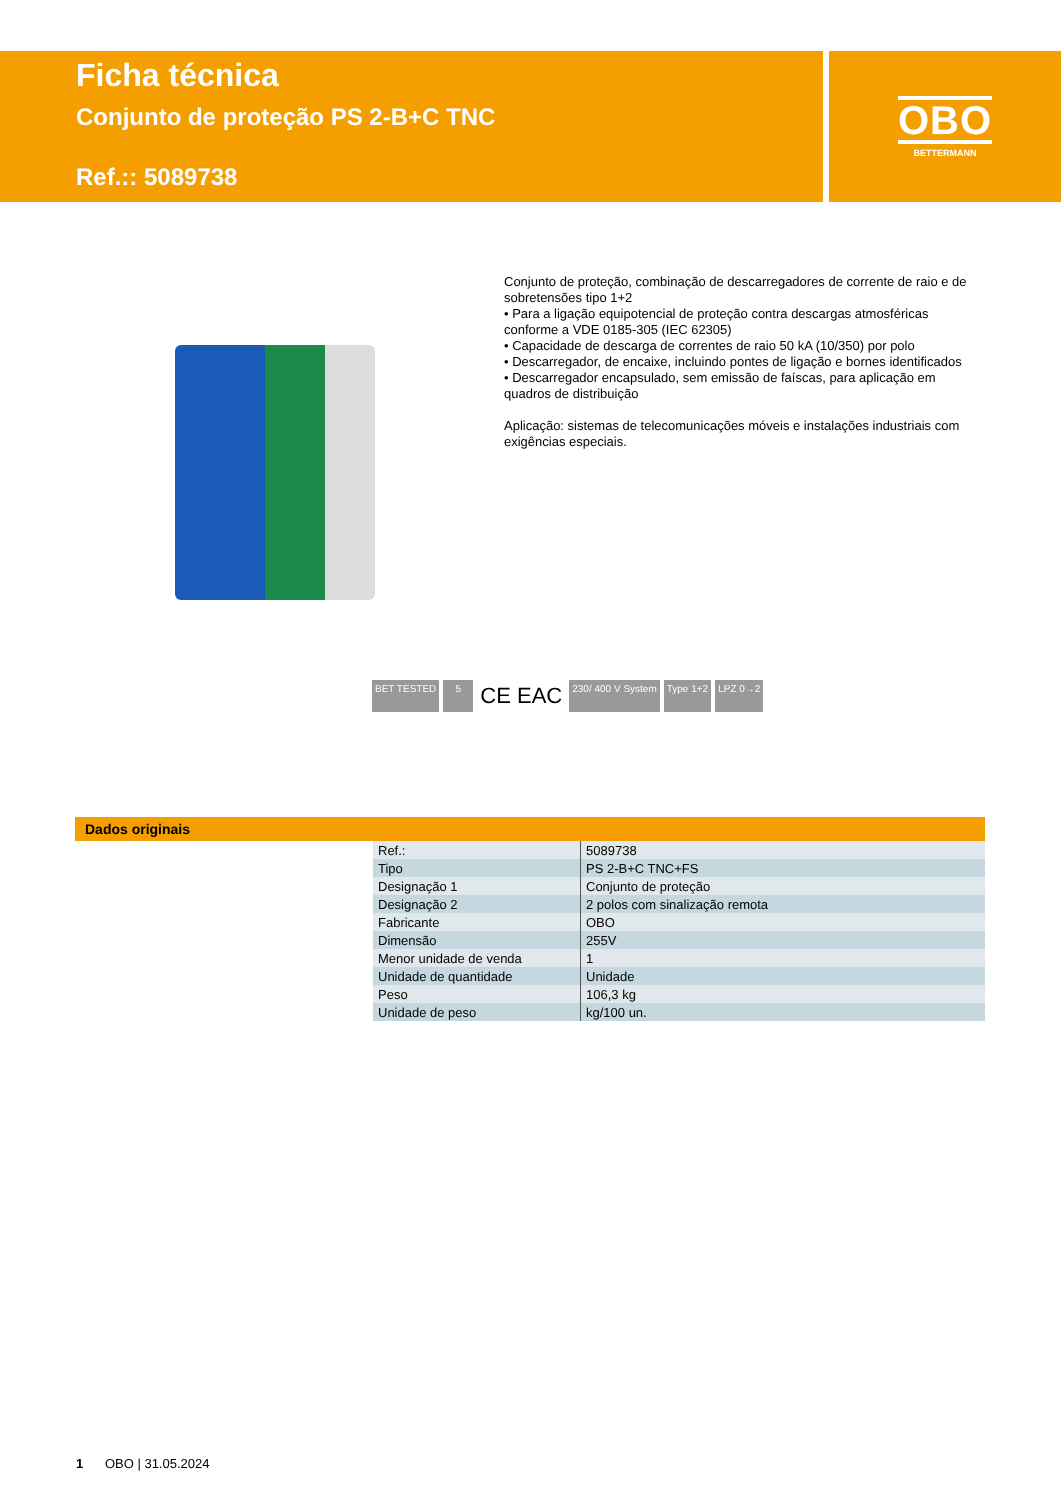Ficha técnica
Conjunto de proteção PS 2-B+C TNC
Ref.:: 5089738
OBO
BETTERMANN
Conjunto de proteção, combinação de descarregadores de corrente de raio e de sobretensões tipo 1+2
• Para a ligação equipotencial de proteção contra descargas atmosféricas conforme a VDE 0185-305 (IEC 62305)
• Capacidade de descarga de correntes de raio 50 kA (10/350) por polo
• Descarregador, de encaixe, incluindo pontes de ligação e bornes identificados
• Descarregador encapsulado, sem emissão de faíscas, para aplicação em quadros de distribuição
Aplicação: sistemas de telecomunicações móveis e instalações industriais com exigências especiais.
BET TESTED 5 CE EAC 230/ 400 V System Type 1+2 LPZ 0→2
Dados originais
| Ref.: | 5089738 |
| Tipo | PS 2-B+C TNC+FS |
| Designação 1 | Conjunto de proteção |
| Designação 2 | 2 polos com sinalização remota |
| Fabricante | OBO |
| Dimensão | 255V |
| Menor unidade de venda | 1 |
| Unidade de quantidade | Unidade |
| Peso | 106,3 kg |
| Unidade de peso | kg/100 un. |
1 OBO | 31.05.2024